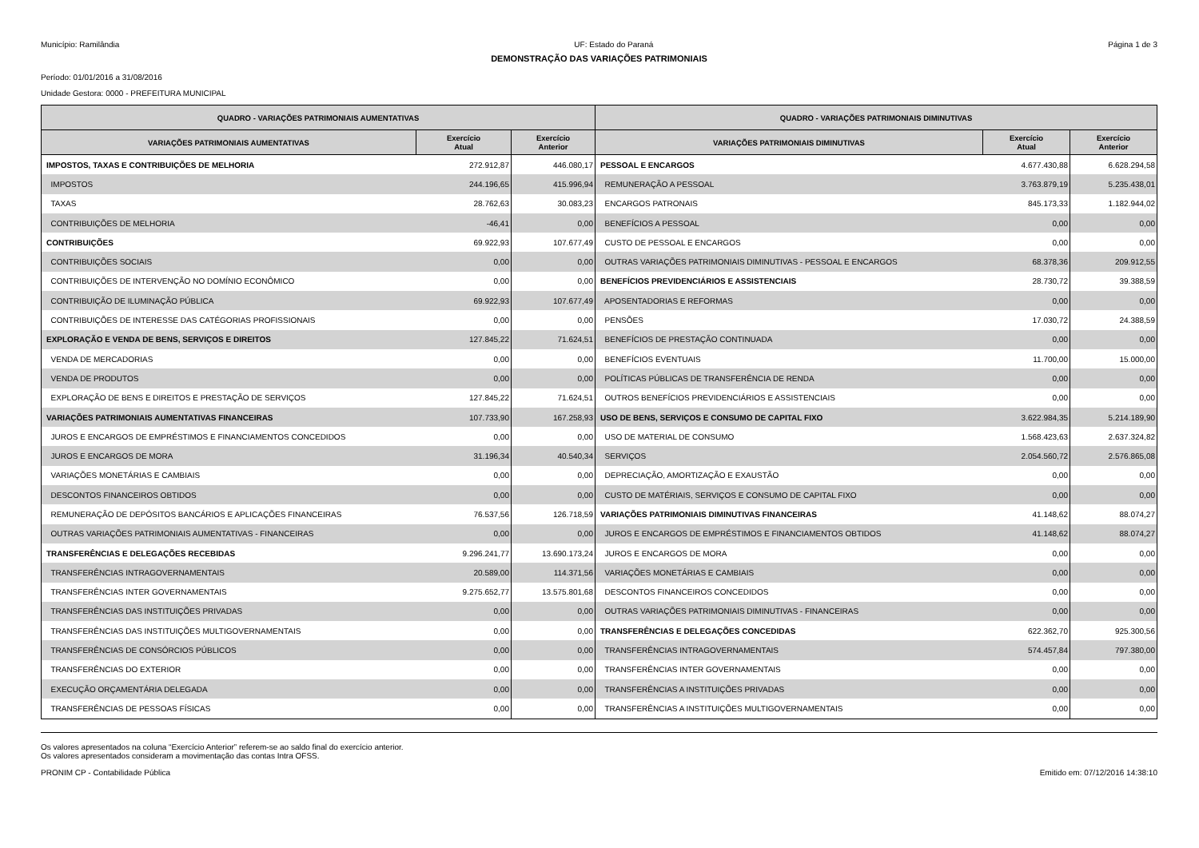Município: Ramilândia UF: Estado do Paraná Página 1 de 3
DEMONSTRAÇÃO DAS VARIAÇÕES PATRIMONIAIS
Período: 01/01/2016 a 31/08/2016
Unidade Gestora: 0000 - PREFEITURA MUNICIPAL
| QUADRO - VARIAÇÕES PATRIMONIAIS AUMENTATIVAS | | | QUADRO - VARIAÇÕES PATRIMONIAIS DIMINUTIVAS | | |
| --- | --- | --- | --- | --- | --- |
| VARIAÇÕES PATRIMONIAIS AUMENTATIVAS | Exercício Atual | Exercício Anterior | VARIAÇÕES PATRIMONIAIS DIMINUTIVAS | Exercício Atual | Exercício Anterior |
| IMPOSTOS, TAXAS E CONTRIBUIÇÕES DE MELHORIA | 272.912,87 | 446.080,17 | PESSOAL E ENCARGOS | 4.677.430,88 | 6.628.294,58 |
| IMPOSTOS | 244.196,65 | 415.996,94 | REMUNERAÇÃO A PESSOAL | 3.763.879,19 | 5.235.438,01 |
| TAXAS | 28.762,63 | 30.083,23 | ENCARGOS PATRONAIS | 845.173,33 | 1.182.944,02 |
| CONTRIBUIÇÕES DE MELHORIA | -46,41 | 0,00 | BENEFÍCIOS A PESSOAL | 0,00 | 0,00 |
| CONTRIBUIÇÕES | 69.922,93 | 107.677,49 | CUSTO DE PESSOAL E ENCARGOS | 0,00 | 0,00 |
| CONTRIBUIÇÕES SOCIAIS | 0,00 | 0,00 | OUTRAS VARIAÇÕES PATRIMONIAIS DIMINUTIVAS - PESSOAL E ENCARGOS | 68.378,36 | 209.912,55 |
| CONTRIBUIÇÕES DE INTERVENÇÃO NO DOMÍNIO ECONÔMICO | 0,00 | 0,00 | BENEFÍCIOS PREVIDENCIÁRIOS E ASSISTENCIAIS | 28.730,72 | 39.388,59 |
| CONTRIBUIÇÃO DE ILUMINAÇÃO PÚBLICA | 69.922,93 | 107.677,49 | APOSENTADORIAS E REFORMAS | 0,00 | 0,00 |
| CONTRIBUIÇÕES DE INTERESSE DAS CATÉGORIAS PROFISSIONAIS | 0,00 | 0,00 | PENSÕES | 17.030,72 | 24.388,59 |
| EXPLORAÇÃO E VENDA DE BENS, SERVIÇOS E DIREITOS | 127.845,22 | 71.624,51 | BENEFÍCIOS DE PRESTAÇÃO CONTINUADA | 0,00 | 0,00 |
| VENDA DE MERCADORIAS | 0,00 | 0,00 | BENEFÍCIOS EVENTUAIS | 11.700,00 | 15.000,00 |
| VENDA DE PRODUTOS | 0,00 | 0,00 | POLÍTICAS PÚBLICAS DE TRANSFERÊNCIA DE RENDA | 0,00 | 0,00 |
| EXPLORAÇÃO DE BENS E DIREITOS E PRESTAÇÃO DE SERVIÇOS | 127.845,22 | 71.624,51 | OUTROS BENEFÍCIOS PREVIDENCIÁRIOS E ASSISTENCIAIS | 0,00 | 0,00 |
| VARIAÇÕES PATRIMONIAIS AUMENTATIVAS FINANCEIRAS | 107.733,90 | 167.258,93 | USO DE BENS, SERVIÇOS E CONSUMO DE CAPITAL FIXO | 3.622.984,35 | 5.214.189,90 |
| JUROS E ENCARGOS DE EMPRÉSTIMOS E FINANCIAMENTOS CONCEDIDOS | 0,00 | 0,00 | USO DE MATERIAL DE CONSUMO | 1.568.423,63 | 2.637.324,82 |
| JUROS E ENCARGOS DE MORA | 31.196,34 | 40.540,34 | SERVIÇOS | 2.054.560,72 | 2.576.865,08 |
| VARIAÇÕES MONETÁRIAS E CAMBIAIS | 0,00 | 0,00 | DEPRECIAÇÃO, AMORTIZAÇÃO E EXAUSTÃO | 0,00 | 0,00 |
| DESCONTOS FINANCEIROS OBTIDOS | 0,00 | 0,00 | CUSTO DE MATÉRIAIS, SERVIÇOS E CONSUMO DE CAPITAL FIXO | 0,00 | 0,00 |
| REMUNERAÇÃO DE DEPÓSITOS BANCÁRIOS E APLICAÇÕES FINANCEIRAS | 76.537,56 | 126.718,59 | VARIAÇÕES PATRIMONIAIS DIMINUTIVAS FINANCEIRAS | 41.148,62 | 88.074,27 |
| OUTRAS VARIAÇÕES PATRIMONIAIS AUMENTATIVAS - FINANCEIRAS | 0,00 | 0,00 | JUROS E ENCARGOS DE EMPRÉSTIMOS E FINANCIAMENTOS OBTIDOS | 41.148,62 | 88.074,27 |
| TRANSFERÊNCIAS E DELEGAÇÕES RECEBIDAS | 9.296.241,77 | 13.690.173,24 | JUROS E ENCARGOS DE MORA | 0,00 | 0,00 |
| TRANSFERÊNCIAS INTRAGOVERNAMENTAIS | 20.589,00 | 114.371,56 | VARIAÇÕES MONETÁRIAS E CAMBIAIS | 0,00 | 0,00 |
| TRANSFERÊNCIAS INTER GOVERNAMENTAIS | 9.275.652,77 | 13.575.801,68 | DESCONTOS FINANCEIROS CONCEDIDOS | 0,00 | 0,00 |
| TRANSFERÊNCIAS DAS INSTITUIÇÕES PRIVADAS | 0,00 | 0,00 | OUTRAS VARIAÇÕES PATRIMONIAIS DIMINUTIVAS - FINANCEIRAS | 0,00 | 0,00 |
| TRANSFERÊNCIAS DAS INSTITUIÇÕES MULTIGOVERNAMENTAIS | 0,00 | 0,00 | TRANSFERÊNCIAS E DELEGAÇÕES CONCEDIDAS | 622.362,70 | 925.300,56 |
| TRANSFERÊNCIAS DE CONSÓRCIOS PÚBLICOS | 0,00 | 0,00 | TRANSFERÊNCIAS INTRAGOVERNAMENTAIS | 574.457,84 | 797.380,00 |
| TRANSFERÊNCIAS DO EXTERIOR | 0,00 | 0,00 | TRANSFERÊNCIAS INTER GOVERNAMENTAIS | 0,00 | 0,00 |
| EXECUÇÃO ORÇAMENTÁRIA DELEGADA | 0,00 | 0,00 | TRANSFERÊNCIAS A INSTITUIÇÕES PRIVADAS | 0,00 | 0,00 |
| TRANSFERÊNCIAS DE PESSOAS FÍSICAS | 0,00 | 0,00 | TRANSFERÊNCIAS A INSTITUIÇÕES MULTIGOVERNAMENTAIS | 0,00 | 0,00 |
Os valores apresentados na coluna “Exercício Anterior” referem-se ao saldo final do exercício anterior.
Os valores apresentados consideram a movimentação das contas Intra OFSS.
PRONIM CP - Contabilidade Pública Emitido em: 07/12/2016 14:38:10